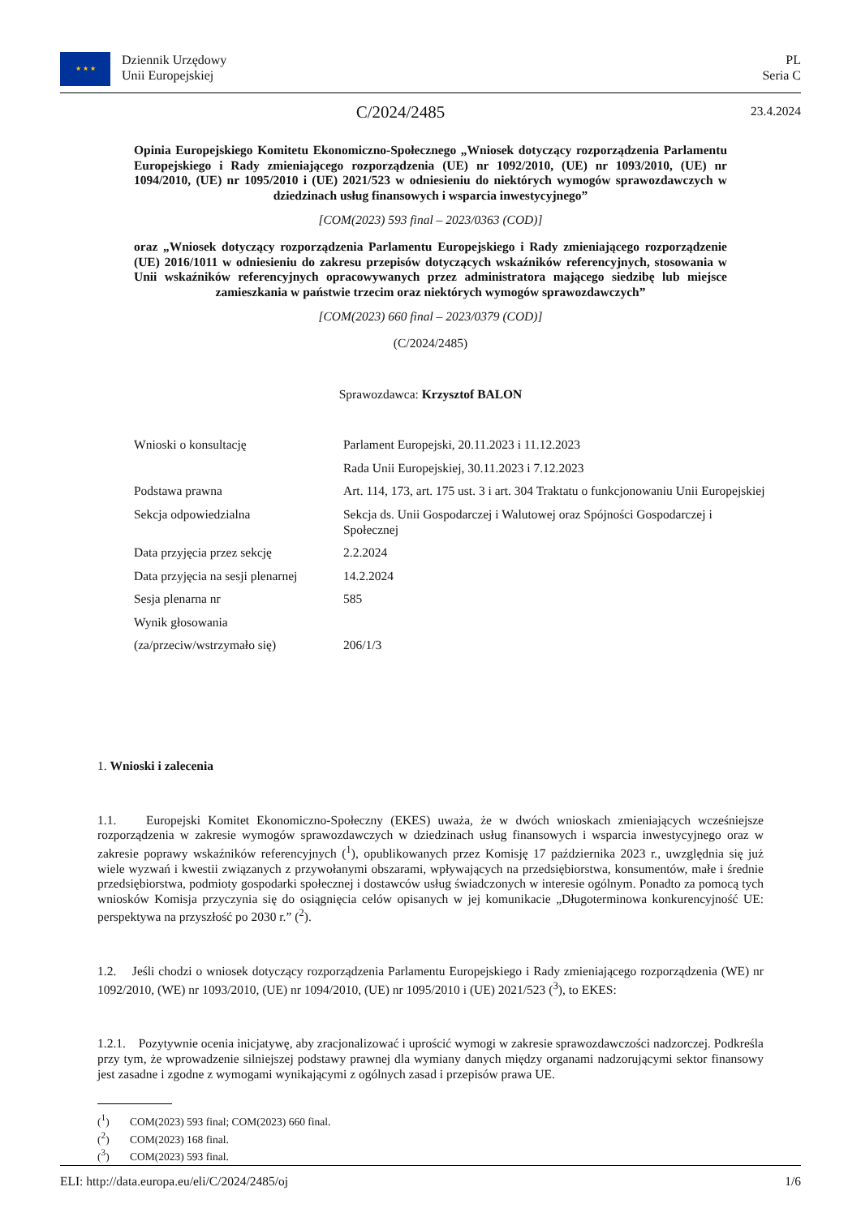★ ★ ★ Dziennik Urzędowy
Unii Europejskiej
PL
Seria C
C/2024/2485 23.4.2024
Opinia Europejskiego Komitetu Ekonomiczno-Społecznego „Wniosek dotyczący rozporządzenia Parlamentu Europejskiego i Rady zmieniającego rozporządzenia (UE) nr 1092/2010, (UE) nr 1093/2010, (UE) nr 1094/2010, (UE) nr 1095/2010 i (UE) 2021/523 w odniesieniu do niektórych wymogów sprawozdawczych w dziedzinach usług finansowych i wsparcia inwestycyjnego”
[COM(2023) 593 final – 2023/0363 (COD)]
oraz „Wniosek dotyczący rozporządzenia Parlamentu Europejskiego i Rady zmieniającego rozporządzenie (UE) 2016/1011 w odniesieniu do zakresu przepisów dotyczących wskaźników referencyjnych, stosowania w Unii wskaźników referencyjnych opracowywanych przez administratora mającego siedzibę lub miejsce zamieszkania w państwie trzecim oraz niektórych wymogów sprawozdawczych”
[COM(2023) 660 final – 2023/0379 (COD)]
(C/2024/2485)
Sprawozdawca: Krzysztof BALON
| Wnioski o konsultację | Parlament Europejski, 20.11.2023 i 11.12.2023 |
| | Rada Unii Europejskiej, 30.11.2023 i 7.12.2023 |
| Podstawa prawna | Art. 114, 173, art. 175 ust. 3 i art. 304 Traktatu o funkcjonowaniu Unii Europejskiej |
| Sekcja odpowiedzialna | Sekcja ds. Unii Gospodarczej i Walutowej oraz Spójności Gospodarczej i Społecznej |
| Data przyjęcia przez sekcję | 2.2.2024 |
| Data przyjęcia na sesji plenarnej | 14.2.2024 |
| Sesja plenarna nr | 585 |
| Wynik głosowania | |
| (za/przeciw/wstrzymało się) | 206/1/3 |
1. Wnioski i zalecenia
1.1. Europejski Komitet Ekonomiczno-Społeczny (EKES) uważa, że w dwóch wnioskach zmieniających wcześniejsze rozporządzenia w zakresie wymogów sprawozdawczych w dziedzinach usług finansowych i wsparcia inwestycyjnego oraz w zakresie poprawy wskaźników referencyjnych (<sup>1</sup>), opublikowanych przez Komisję 17 października 2023 r., uwzględnia się już wiele wyzwań i kwestii związanych z przywołanymi obszarami, wpływających na przedsiębiorstwa, konsumentów, małe i średnie przedsiębiorstwa, podmioty gospodarki społecznej i dostawców usług świadczonych w interesie ogólnym. Ponadto za pomocą tych wniosków Komisja przyczynia się do osiągnięcia celów opisanych w jej komunikacie „Długoterminowa konkurencyjność UE: perspektywa na przyszłość po 2030 r.” (<sup>2</sup>).
1.2. Jeśli chodzi o wniosek dotyczący rozporządzenia Parlamentu Europejskiego i Rady zmieniającego rozporządzenia (WE) nr 1092/2010, (WE) nr 1093/2010, (UE) nr 1094/2010, (UE) nr 1095/2010 i (UE) 2021/523 (<sup>3</sup>), to EKES:
1.2.1. Pozytywnie ocenia inicjatywę, aby zracjonalizować i uprościć wymogi w zakresie sprawozdawczości nadzorczej. Podkreśla przy tym, że wprowadzenie silniejszej podstawy prawnej dla wymiany danych między organami nadzorującymi sektor finansowy jest zasadne i zgodne z wymogami wynikającymi z ogólnych zasad i przepisów prawa UE.
(<sup>1</sup>) COM(2023) 593 final; COM(2023) 660 final.
(<sup>2</sup>) COM(2023) 168 final.
(<sup>3</sup>) COM(2023) 593 final.
ELI: http://data.europa.eu/eli/C/2024/2485/oj 1/6